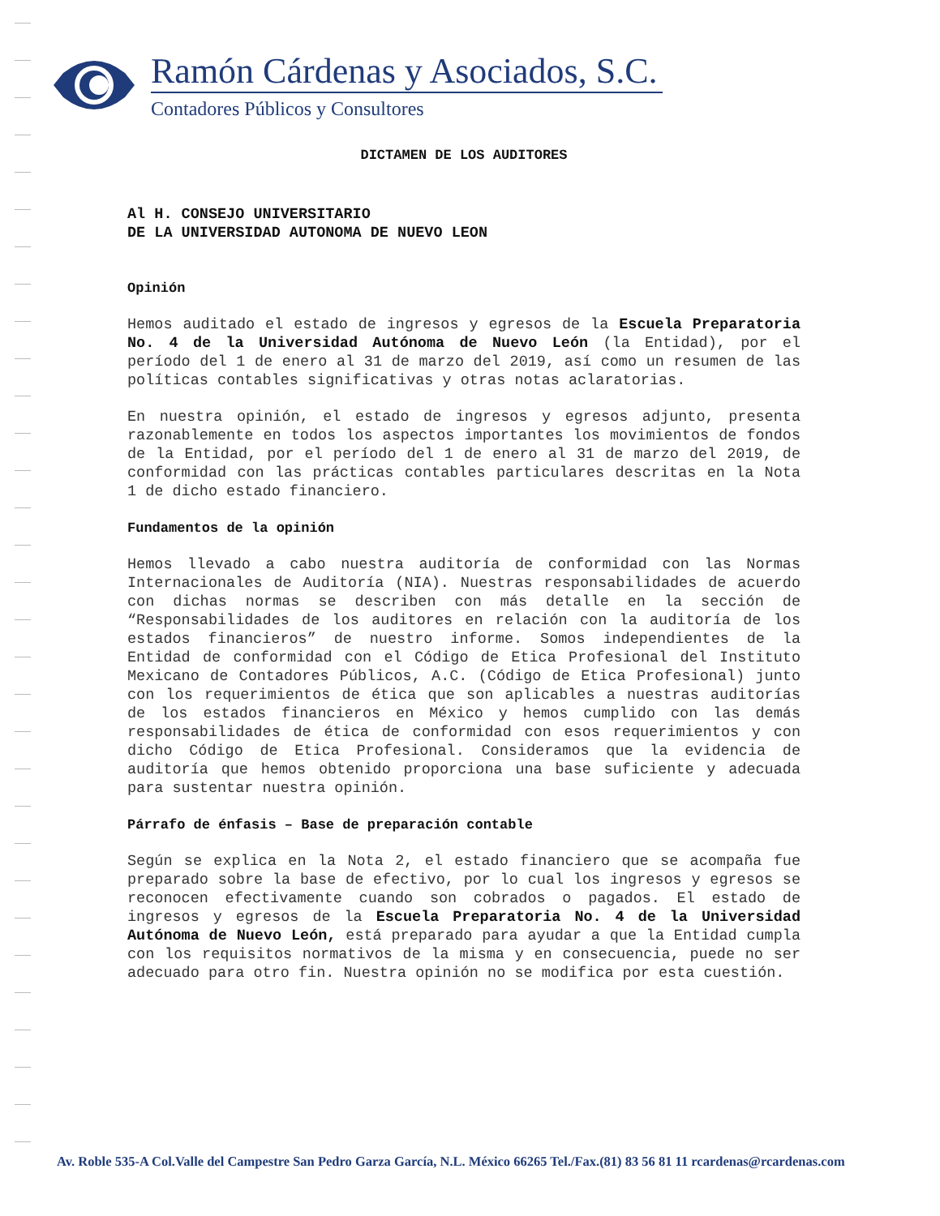Ramón Cárdenas y Asociados, S.C.
Contadores Públicos y Consultores
DICTAMEN DE LOS AUDITORES
Al H. CONSEJO UNIVERSITARIO
DE LA UNIVERSIDAD AUTONOMA DE NUEVO LEON
Opinión
Hemos auditado el estado de ingresos y egresos de la Escuela Preparatoria No. 4 de la Universidad Autónoma de Nuevo León (la Entidad), por el período del 1 de enero al 31 de marzo del 2019, así como un resumen de las políticas contables significativas y otras notas aclaratorias.
En nuestra opinión, el estado de ingresos y egresos adjunto, presenta razonablemente en todos los aspectos importantes los movimientos de fondos de la Entidad, por el período del 1 de enero al 31 de marzo del 2019, de conformidad con las prácticas contables particulares descritas en la Nota 1 de dicho estado financiero.
Fundamentos de la opinión
Hemos llevado a cabo nuestra auditoría de conformidad con las Normas Internacionales de Auditoría (NIA). Nuestras responsabilidades de acuerdo con dichas normas se describen con más detalle en la sección de “Responsabilidades de los auditores en relación con la auditoría de los estados financieros” de nuestro informe. Somos independientes de la Entidad de conformidad con el Código de Etica Profesional del Instituto Mexicano de Contadores Públicos, A.C. (Código de Etica Profesional) junto con los requerimientos de ética que son aplicables a nuestras auditorías de los estados financieros en México y hemos cumplido con las demás responsabilidades de ética de conformidad con esos requerimientos y con dicho Código de Etica Profesional. Consideramos que la evidencia de auditoría que hemos obtenido proporciona una base suficiente y adecuada para sustentar nuestra opinión.
Párrafo de énfasis – Base de preparación contable
Según se explica en la Nota 2, el estado financiero que se acompaña fue preparado sobre la base de efectivo, por lo cual los ingresos y egresos se reconocen efectivamente cuando son cobrados o pagados. El estado de ingresos y egresos de la Escuela Preparatoria No. 4 de la Universidad Autónoma de Nuevo León, está preparado para ayudar a que la Entidad cumpla con los requisitos normativos de la misma y en consecuencia, puede no ser adecuado para otro fin. Nuestra opinión no se modifica por esta cuestión.
Av. Roble 535-A Col.Valle del Campestre San Pedro Garza García, N.L. México 66265 Tel./Fax.(81) 83 56 81 11 rcardenas@rcardenas.com